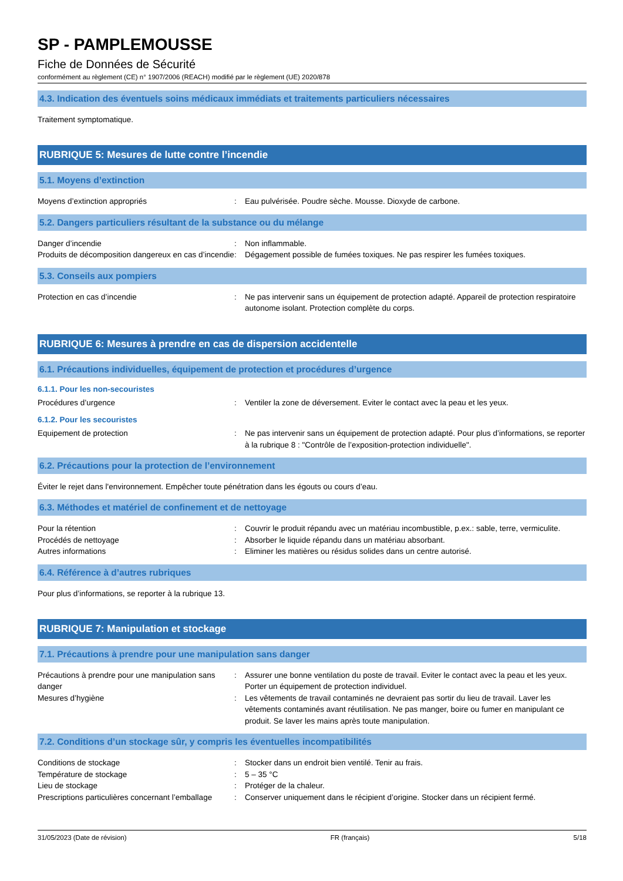SP - PAMPLEMOUSSE
Fiche de Données de Sécurité
conformément au règlement (CE) n° 1907/2006 (REACH) modifié par le règlement (UE) 2020/878
4.3. Indication des éventuels soins médicaux immédiats et traitements particuliers nécessaires
Traitement symptomatique.
RUBRIQUE 5: Mesures de lutte contre l’incendie
5.1. Moyens d’extinction
Moyens d’extinction appropriés : Eau pulvérisée. Poudre sèche. Mousse. Dioxyde de carbone.
5.2. Dangers particuliers résultant de la substance ou du mélange
Danger d’incendie : Non inflammable.
Produits de décomposition dangereux en cas d’incendie
: Dégagement possible de fumées toxiques. Ne pas respirer les fumées toxiques.
5.3. Conseils aux pompiers
Protection en cas d’incendie : Ne pas intervenir sans un équipement de protection adapté. Appareil de protection respiratoire autonome isolant. Protection complète du corps.
RUBRIQUE 6: Mesures à prendre en cas de dispersion accidentelle
6.1. Précautions individuelles, équipement de protection et procédures d’urgence
6.1.1. Pour les non-secouristes
Procédures d’urgence : Ventiler la zone de déversement. Eviter le contact avec la peau et les yeux.
6.1.2. Pour les secouristes
Equipement de protection : Ne pas intervenir sans un équipement de protection adapté. Pour plus d’informations, se reporter à la rubrique 8 : "Contrôle de l’exposition-protection individuelle".
6.2. Précautions pour la protection de l’environnement
Éviter le rejet dans l'environnement. Empêcher toute pénétration dans les égouts ou cours d’eau.
6.3. Méthodes et matériel de confinement et de nettoyage
Pour la rétention : Couvrir le produit répandu avec un matériau incombustible, p.ex.: sable, terre, vermiculite.
Procédés de nettoyage : Absorber le liquide répandu dans un matériau absorbant.
Autres informations : Eliminer les matières ou résidus solides dans un centre autorisé.
6.4. Référence à d’autres rubriques
Pour plus d’informations, se reporter à la rubrique 13.
RUBRIQUE 7: Manipulation et stockage
7.1. Précautions à prendre pour une manipulation sans danger
Précautions à prendre pour une manipulation sans danger
: Assurer une bonne ventilation du poste de travail. Eviter le contact avec la peau et les yeux. Porter un équipement de protection individuel.
Mesures d’hygiène : Les vêtements de travail contaminés ne devraient pas sortir du lieu de travail. Laver les vêtements contaminés avant réutilisation. Ne pas manger, boire ou fumer en manipulant ce produit. Se laver les mains après toute manipulation.
7.2. Conditions d’un stockage sûr, y compris les éventuelles incompatibilités
Conditions de stockage : Stocker dans un endroit bien ventilé. Tenir au frais.
Température de stockage : 5 – 35 °C
Lieu de stockage : Protéger de la chaleur.
Prescriptions particulières concernant l’emballage
: Conserver uniquement dans le récipient d’origine. Stocker dans un récipient fermé.
31/05/2023 (Date de révision) FR (français) 5/18